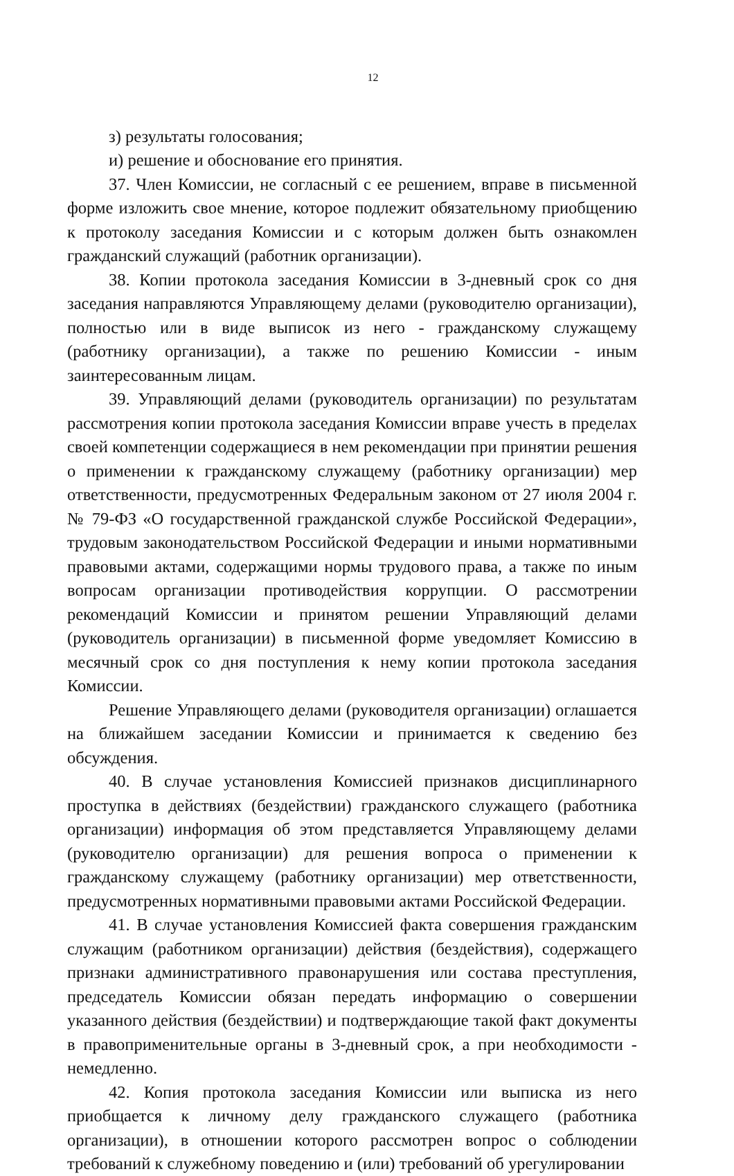12
з) результаты голосования;
и) решение и обоснование его принятия.
37. Член Комиссии, не согласный с ее решением, вправе в письменной форме изложить свое мнение, которое подлежит обязательному приобщению к протоколу заседания Комиссии и с которым должен быть ознакомлен гражданский служащий (работник организации).
38. Копии протокола заседания Комиссии в 3-дневный срок со дня заседания направляются Управляющему делами (руководителю организации), полностью или в виде выписок из него - гражданскому служащему (работнику организации), а также по решению Комиссии - иным заинтересованным лицам.
39. Управляющий делами (руководитель организации) по результатам рассмотрения копии протокола заседания Комиссии вправе учесть в пределах своей компетенции содержащиеся в нем рекомендации при принятии решения о применении к гражданскому служащему (работнику организации) мер ответственности, предусмотренных Федеральным законом от 27 июля 2004 г. № 79-ФЗ «О государственной гражданской службе Российской Федерации», трудовым законодательством Российской Федерации и иными нормативными правовыми актами, содержащими нормы трудового права, а также по иным вопросам организации противодействия коррупции. О рассмотрении рекомендаций Комиссии и принятом решении Управляющий делами (руководитель организации) в письменной форме уведомляет Комиссию в месячный срок со дня поступления к нему копии протокола заседания Комиссии.
Решение Управляющего делами (руководителя организации) оглашается на ближайшем заседании Комиссии и принимается к сведению без обсуждения.
40. В случае установления Комиссией признаков дисциплинарного проступка в действиях (бездействии) гражданского служащего (работника организации) информация об этом представляется Управляющему делами (руководителю организации) для решения вопроса о применении к гражданскому служащему (работнику организации) мер ответственности, предусмотренных нормативными правовыми актами Российской Федерации.
41. В случае установления Комиссией факта совершения гражданским служащим (работником организации) действия (бездействия), содержащего признаки административного правонарушения или состава преступления, председатель Комиссии обязан передать информацию о совершении указанного действия (бездействии) и подтверждающие такой факт документы в правоприменительные органы в 3-дневный срок, а при необходимости - немедленно.
42. Копия протокола заседания Комиссии или выписка из него приобщается к личному делу гражданского служащего (работника организации), в отношении которого рассмотрен вопрос о соблюдении требований к служебному поведению и (или) требований об урегулировании